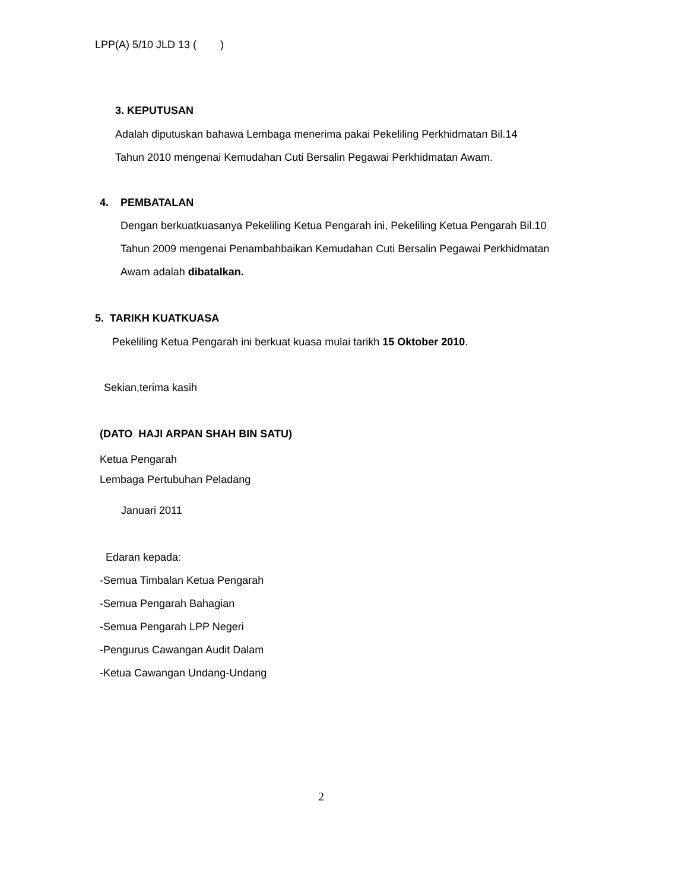LPP(A) 5/10 JLD 13 ( )
3. KEPUTUSAN
Adalah diputuskan bahawa Lembaga menerima pakai Pekeliling Perkhidmatan Bil.14
Tahun 2010 mengenai Kemudahan Cuti Bersalin Pegawai Perkhidmatan Awam.
4. PEMBATALAN
Dengan berkuatkuasanya Pekeliling Ketua Pengarah ini, Pekeliling Ketua Pengarah Bil.10
Tahun 2009 mengenai Penambahbaikan Kemudahan Cuti Bersalin Pegawai Perkhidmatan
Awam adalah dibatalkan.
5. TARIKH KUATKUASA
Pekeliling Ketua Pengarah ini berkuat kuasa mulai tarikh 15 Oktober 2010.
Sekian,terima kasih
(DATO HAJI ARPAN SHAH BIN SATU)
Ketua Pengarah
Lembaga Pertubuhan Peladang
Januari 2011
Edaran kepada:
-Semua Timbalan Ketua Pengarah
-Semua Pengarah Bahagian
-Semua Pengarah LPP Negeri
-Pengurus Cawangan Audit Dalam
-Ketua Cawangan Undang-Undang
2